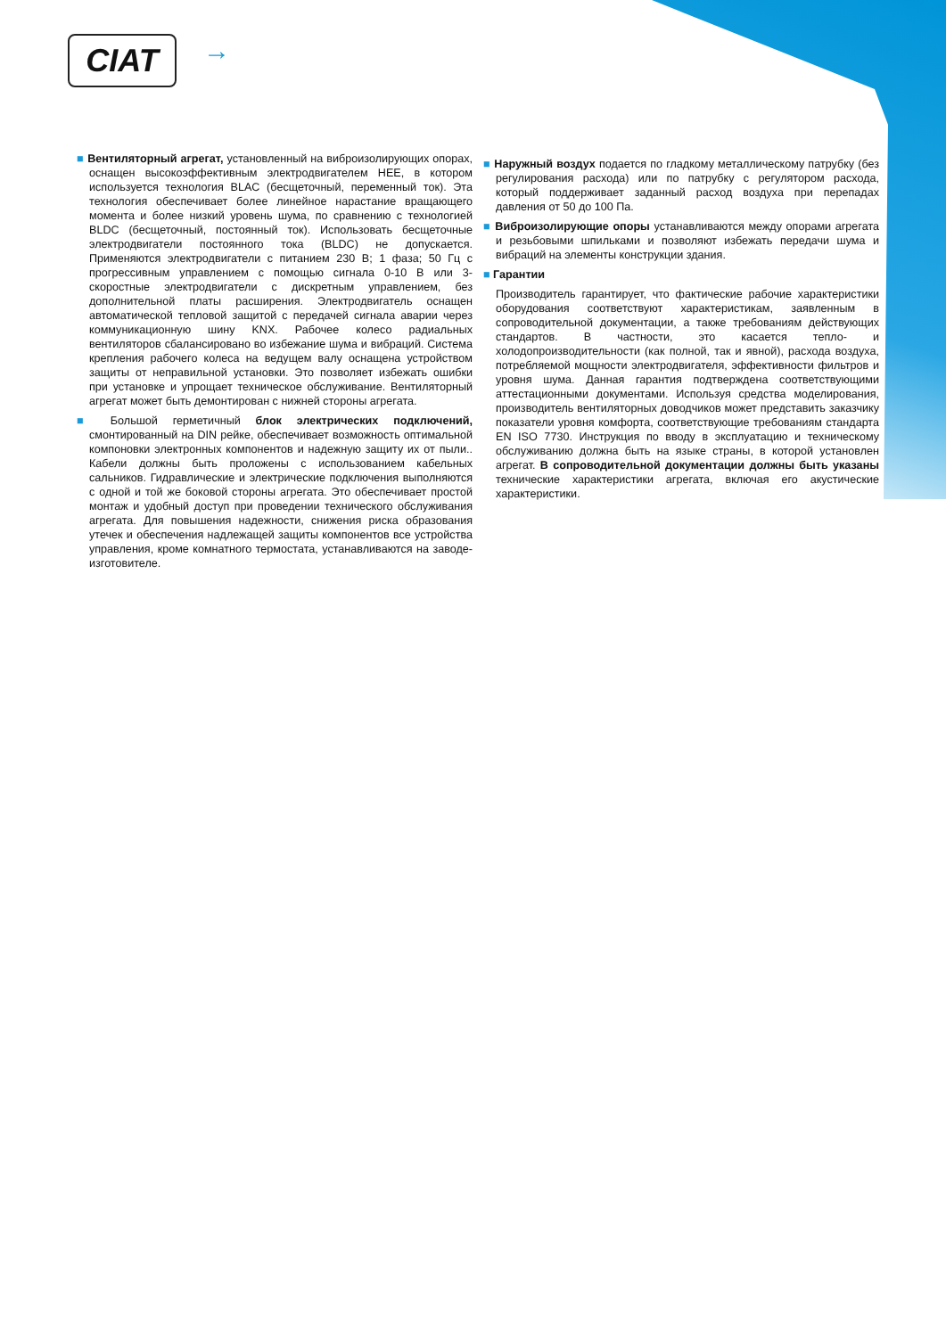CIAT →
■ Вентиляторный агрегат, установленный на виброизолирующих опорах, оснащен высокоэффективным электродвигателем HEE, в котором используется технология BLAC (бесщеточный, переменный ток). Эта технология обеспечивает более линейное нарастание вращающего момента и более низкий уровень шума, по сравнению с технологией BLDC (бесщеточный, постоянный ток). Использовать бесщеточные электродвигатели постоянного тока (BLDC) не допускается. Применяются электродвигатели с питанием 230 В; 1 фаза; 50 Гц с прогрессивным управлением с помощью сигнала 0-10 В или 3-скоростные электродвигатели с дискретным управлением, без дополнительной платы расширения. Электродвигатель оснащен автоматической тепловой защитой с передачей сигнала аварии через коммуникационную шину KNX. Рабочее колесо радиальных вентиляторов сбалансировано во избежание шума и вибраций. Система крепления рабочего колеса на ведущем валу оснащена устройством защиты от неправильной установки. Это позволяет избежать ошибки при установке и упрощает техническое обслуживание. Вентиляторный агрегат может быть демонтирован с нижней стороны агрегата.
■ Большой герметичный блок электрических подключений, смонтированный на DIN рейке, обеспечивает возможность оптимальной компоновки электронных компонентов и надежную защиту их от пыли.. Кабели должны быть проложены с использованием кабельных сальников. Гидравлические и электрические подключения выполняются с одной и той же боковой стороны агрегата. Это обеспечивает простой монтаж и удобный доступ при проведении технического обслуживания агрегата. Для повышения надежности, снижения риска образования утечек и обеспечения надлежащей защиты компонентов все устройства управления, кроме комнатного термостата, устанавливаются на заводе-изготовителе.
■ Наружный воздух подается по гладкому металлическому патрубку (без регулирования расхода) или по патрубку с регулятором расхода, который поддерживает заданный расход воздуха при перепадах давления от 50 до 100 Па.
■ Виброизолирующие опоры устанавливаются между опорами агрегата и резьбовыми шпильками и позволяют избежать передачи шума и вибраций на элементы конструкции здания.
■ Гарантии
Производитель гарантирует, что фактические рабочие характеристики оборудования соответствуют характеристикам, заявленным в сопроводительной документации, а также требованиям действующих стандартов. В частности, это касается тепло- и холодопроизводительности (как полной, так и явной), расхода воздуха, потребляемой мощности электродвигателя, эффективности фильтров и уровня шума. Данная гарантия подтверждена соответствующими аттестационными документами. Используя средства моделирования, производитель вентиляторных доводчиков может представить заказчику показатели уровня комфорта, соответствующие требованиям стандарта EN ISO 7730. Инструкция по вводу в эксплуатацию и техническому обслуживанию должна быть на языке страны, в которой установлен агрегат. В сопроводительной документации должны быть указаны технические характеристики агрегата, включая его акустические характеристики.